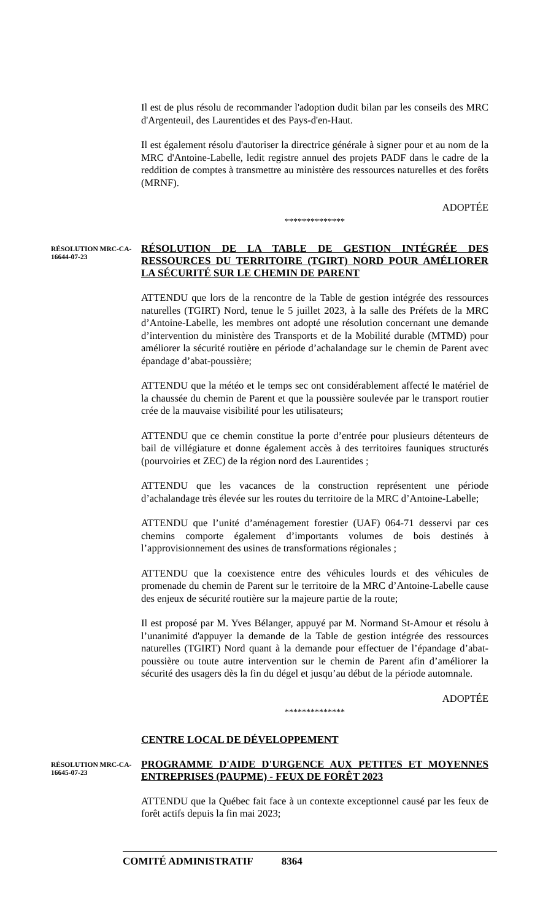Il est de plus résolu de recommander l'adoption dudit bilan par les conseils des MRC d'Argenteuil, des Laurentides et des Pays-d'en-Haut.
Il est également résolu d'autoriser la directrice générale à signer pour et au nom de la MRC d'Antoine-Labelle, ledit registre annuel des projets PADF dans le cadre de la reddition de comptes à transmettre au ministère des ressources naturelles et des forêts (MRNF).
ADOPTÉE
**************
RÉSOLUTION MRC-CA- 16644-07-23
RÉSOLUTION DE LA TABLE DE GESTION INTÉGRÉE DES RESSOURCES DU TERRITOIRE (TGIRT) NORD POUR AMÉLIORER LA SÉCURITÉ SUR LE CHEMIN DE PARENT
ATTENDU que lors de la rencontre de la Table de gestion intégrée des ressources naturelles (TGIRT) Nord, tenue le 5 juillet 2023, à la salle des Préfets de la MRC d’Antoine-Labelle, les membres ont adopté une résolution concernant une demande d’intervention du ministère des Transports et de la Mobilité durable (MTMD) pour améliorer la sécurité routière en période d’achalandage sur le chemin de Parent avec épandage d’abat-poussière;
ATTENDU que la météo et le temps sec ont considérablement affecté le matériel de la chaussée du chemin de Parent et que la poussière soulevée par le transport routier crée de la mauvaise visibilité pour les utilisateurs;
ATTENDU que ce chemin constitue la porte d’entrée pour plusieurs détenteurs de bail de villégiature et donne également accès à des territoires fauniques structurés (pourvoiries et ZEC) de la région nord des Laurentides ;
ATTENDU que les vacances de la construction représentent une période d’achalandage très élevée sur les routes du territoire de la MRC d’Antoine-Labelle;
ATTENDU que l’unité d’aménagement forestier (UAF) 064-71 desservi par ces chemins comporte également d’importants volumes de bois destinés à l’approvisionnement des usines de transformations régionales ;
ATTENDU que la coexistence entre des véhicules lourds et des véhicules de promenade du chemin de Parent sur le territoire de la MRC d’Antoine-Labelle cause des enjeux de sécurité routière sur la majeure partie de la route;
Il est proposé par M. Yves Bélanger, appuyé par M. Normand St-Amour et résolu à l’unanimité d'appuyer la demande de la Table de gestion intégrée des ressources naturelles (TGIRT) Nord quant à la demande pour effectuer de l’épandage d’abat-poussière ou toute autre intervention sur le chemin de Parent afin d’améliorer la sécurité des usagers dès la fin du dégel et jusqu’au début de la période automnale.
ADOPTÉE
**************
CENTRE LOCAL DE DÉVELOPPEMENT
RÉSOLUTION MRC-CA- 16645-07-23
PROGRAMME D'AIDE D'URGENCE AUX PETITES ET MOYENNES ENTREPRISES (PAUPME) - FEUX DE FORÊT 2023
ATTENDU que la Québec fait face à un contexte exceptionnel causé par les feux de forêt actifs depuis la fin mai 2023;
COMITÉ ADMINISTRATIF 8364